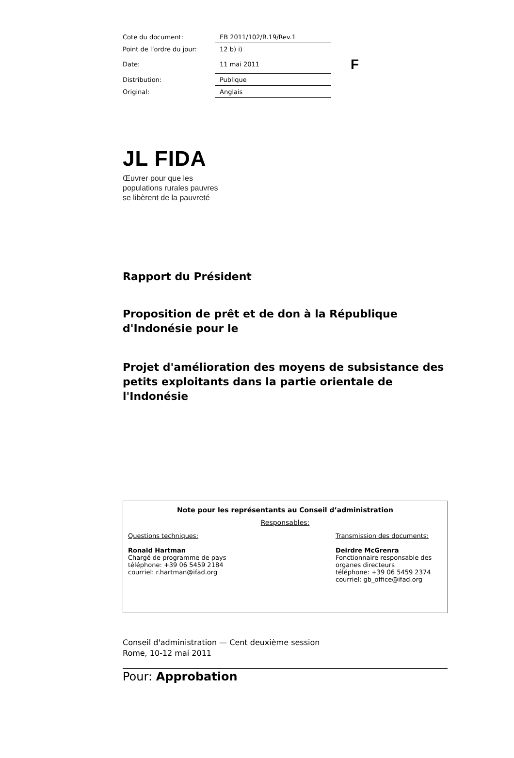| Cote du document: | EB 2011/102/R.19/Rev.1 | |
| Point de l’ordre du jour: | 12 b) i) | |
| Date: | 11 mai 2011 | F |
| Distribution: | Publique | |
| Original: | Anglais | |
JL FIDA
Œuvrer pour que les
populations rurales pauvres
se libèrent de la pauvreté
Rapport du Président
Proposition de prêt et de don à la République d'Indonésie pour le
Projet d'amélioration des moyens de subsistance des petits exploitants dans la partie orientale de l'Indonésie
Note pour les représentants au Conseil d’administration
Responsables:
Questions techniques:
Ronald Hartman
Chargé de programme de pays
téléphone: +39 06 5459 2184
courriel: r.hartman@ifad.org
Transmission des documents:
Deirdre McGrenra
Fonctionnaire responsable des organes directeurs
téléphone: +39 06 5459 2374
courriel: gb_office@ifad.org
Conseil d'administration — Cent deuxième session
Rome, 10-12 mai 2011
Pour: Approbation